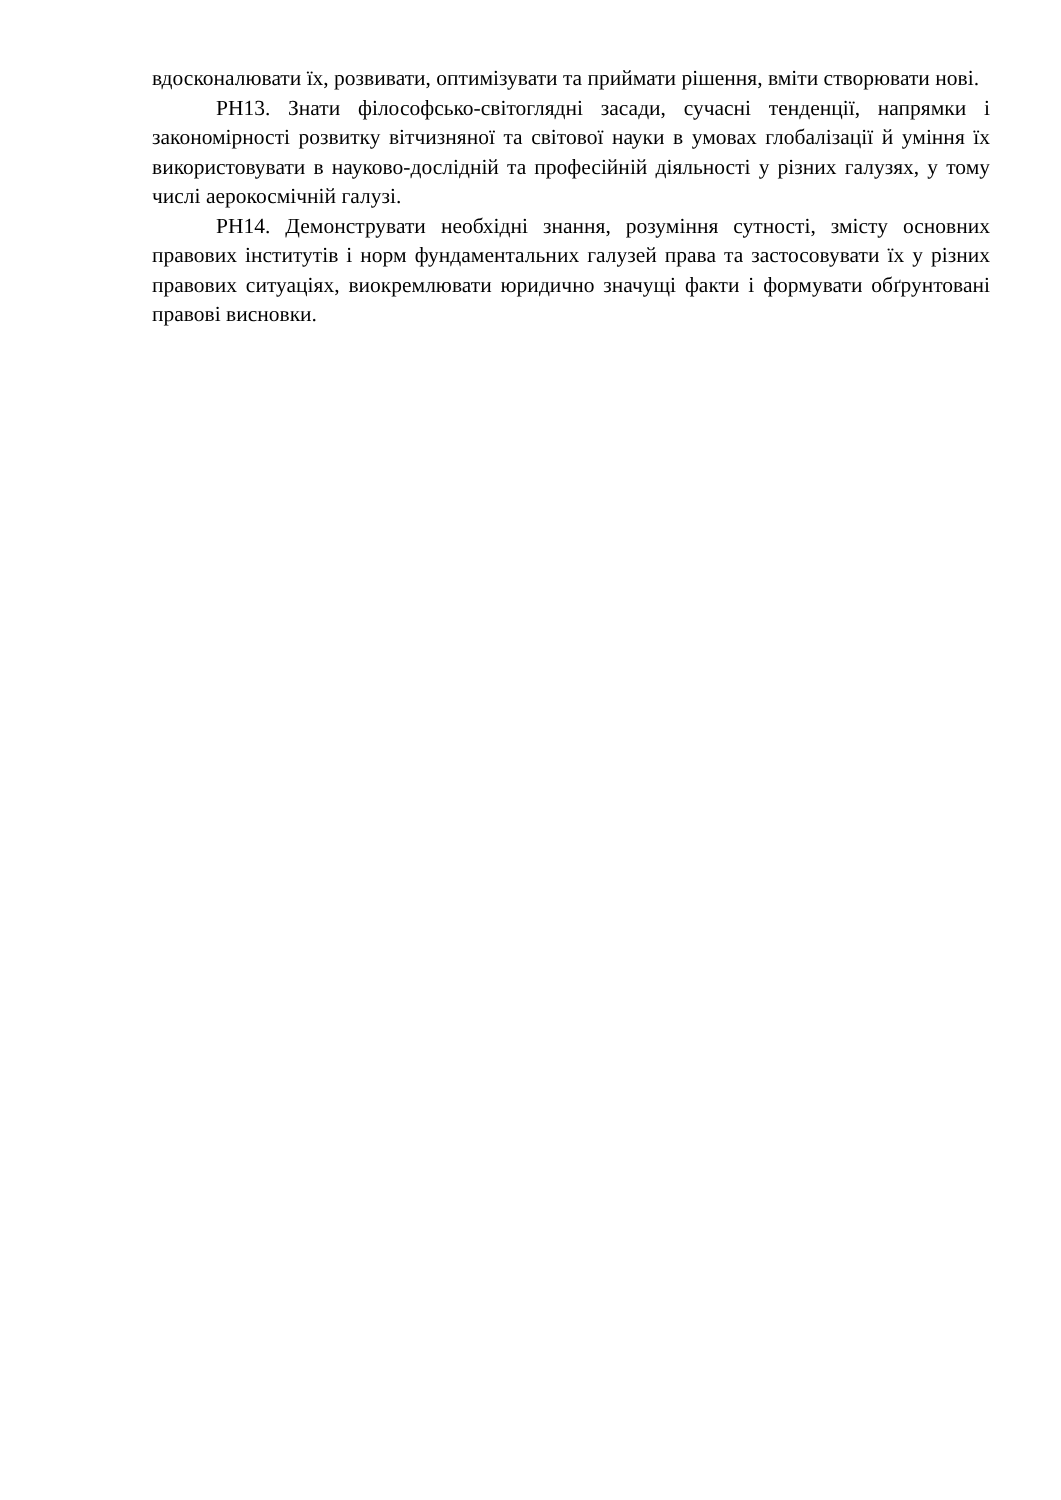вдосконалювати їх, розвивати, оптимізувати та приймати рішення, вміти створювати нові.
РН13. Знати філософсько-світоглядні засади, сучасні тенденції, напрямки і закономірності розвитку вітчизняної та світової науки в умовах глобалізації й уміння їх використовувати в науково-дослідній та професійній діяльності у різних галузях, у тому числі аерокосмічній галузі.
РН14. Демонструвати необхідні знання, розуміння сутності, змісту основних правових інститутів і норм фундаментальних галузей права та застосовувати їх у різних правових ситуаціях, виокремлювати юридично значущі факти і формувати обґрунтовані правові висновки.